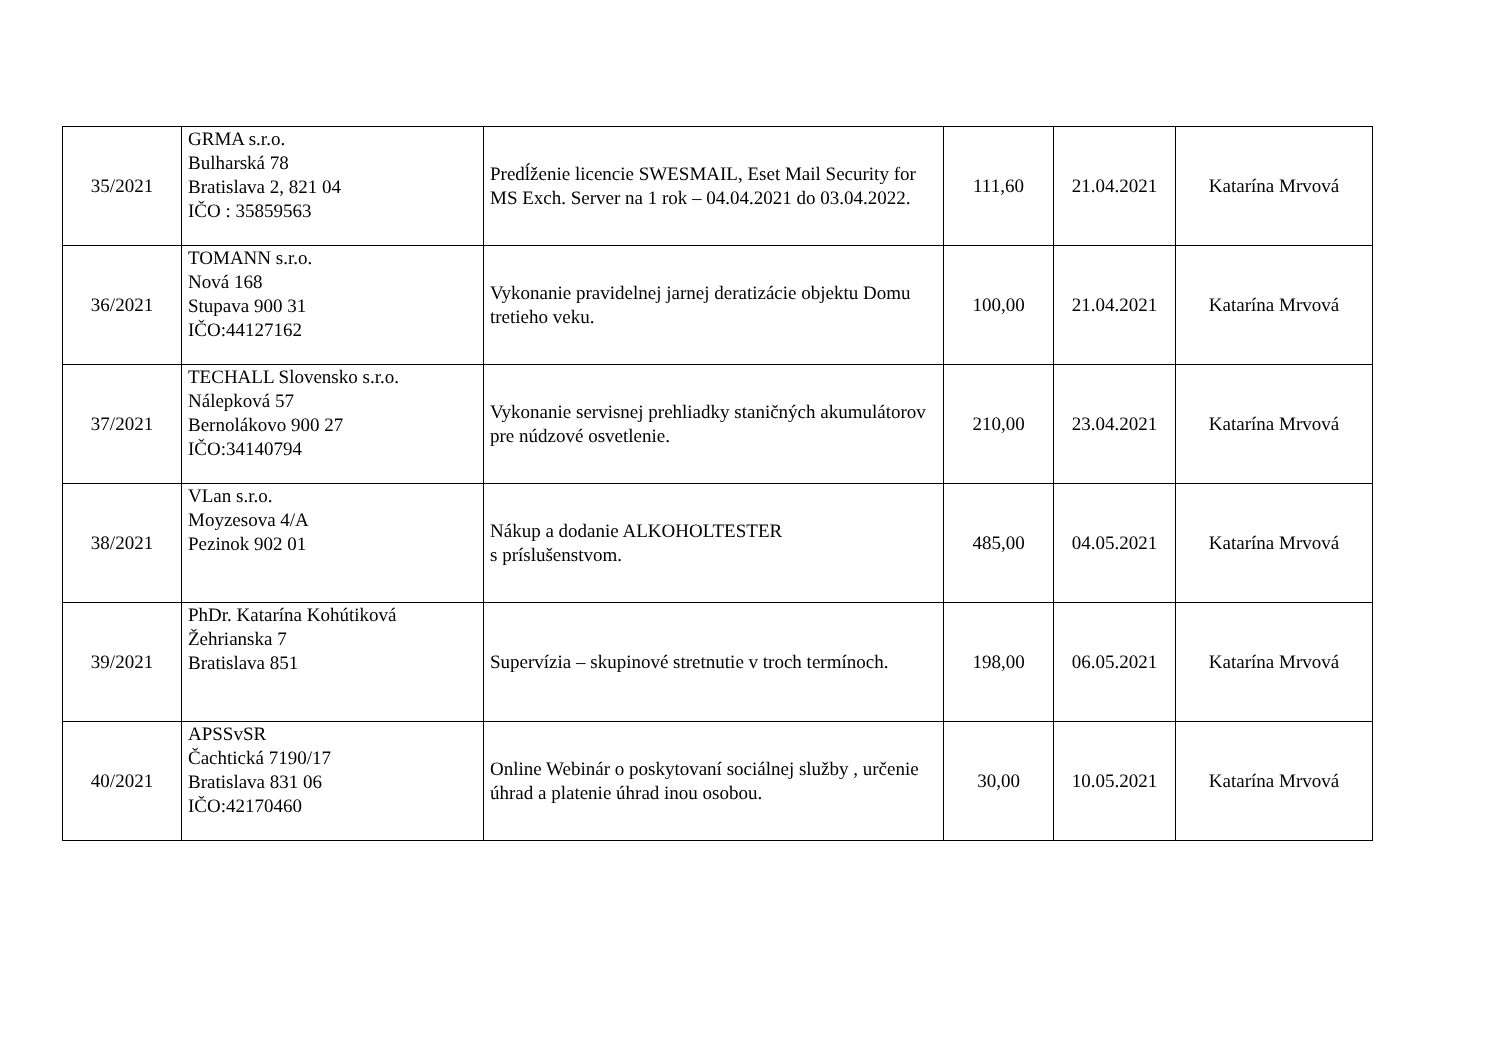| 35/2021 | GRMA s.r.o. Bulharská 78 Bratislava 2, 821 04 IČO : 35859563 | Predĺženie licencie SWESMAIL, Eset Mail Security for MS Exch. Server na 1 rok – 04.04.2021 do 03.04.2022. | 111,60 | 21.04.2021 | Katarína Mrvová |
| 36/2021 | TOMANN s.r.o. Nová 168 Stupava 900 31 IČO:44127162 | Vykonanie pravidelnej jarnej deratizácie objektu Domu tretieho veku. | 100,00 | 21.04.2021 | Katarína Mrvová |
| 37/2021 | TECHALL Slovensko s.r.o. Nálepková 57 Bernolákovo 900 27 IČO:34140794 | Vykonanie servisnej prehliadky staničných akumulátorov pre núdzové osvetlenie. | 210,00 | 23.04.2021 | Katarína Mrvová |
| 38/2021 | VLan s.r.o. Moyzesova 4/A Pezinok 902 01 | Nákup a dodanie ALKOHOLTESTER s príslušenstvom. | 485,00 | 04.05.2021 | Katarína Mrvová |
| 39/2021 | PhDr. Katarína Kohútiková Žehrianska 7 Bratislava 851 | Supervízia – skupinové stretnutie v troch termínoch. | 198,00 | 06.05.2021 | Katarína Mrvová |
| 40/2021 | APSSvSR Čachtická 7190/17 Bratislava 831 06 IČO:42170460 | Online Webinár o poskytovaní sociálnej služby , určenie úhrad a platenie úhrad inou osobou. | 30,00 | 10.05.2021 | Katarína Mrvová |